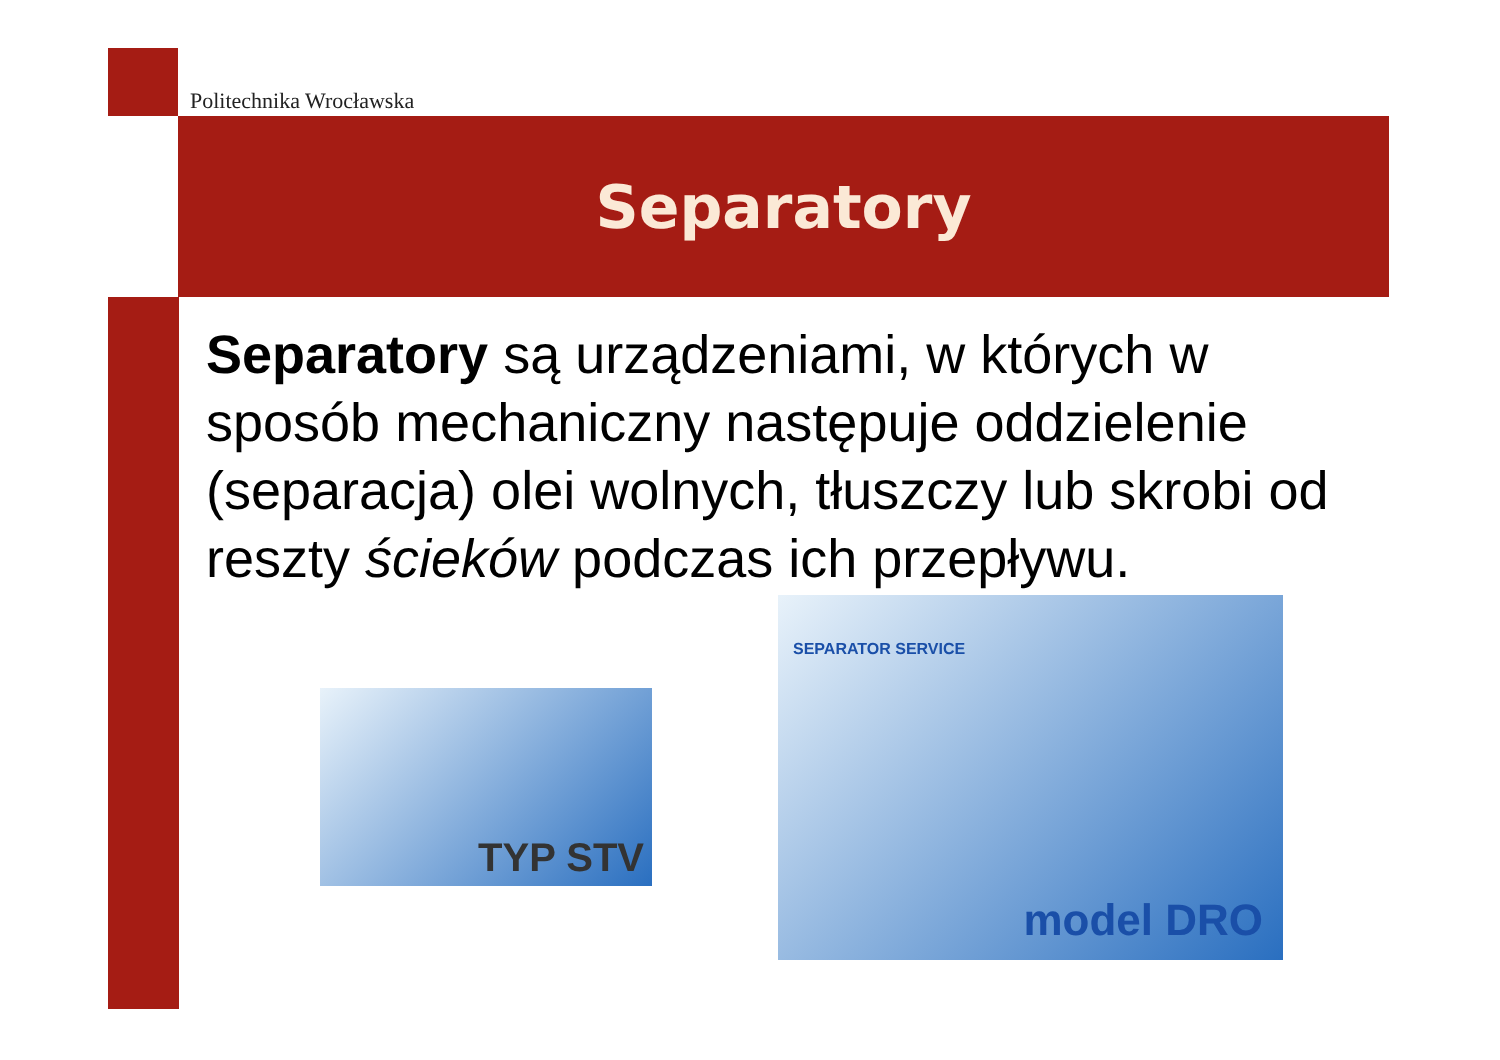Politechnika Wrocławska
Separatory
Separatory są urządzeniami, w których w sposób mechaniczny następuje oddzielenie (separacja) olei wolnych, tłuszczy lub skrobi od reszty ścieków podczas ich przepływu.
TYP STV
SEPARATOR SERVICE
model DRO